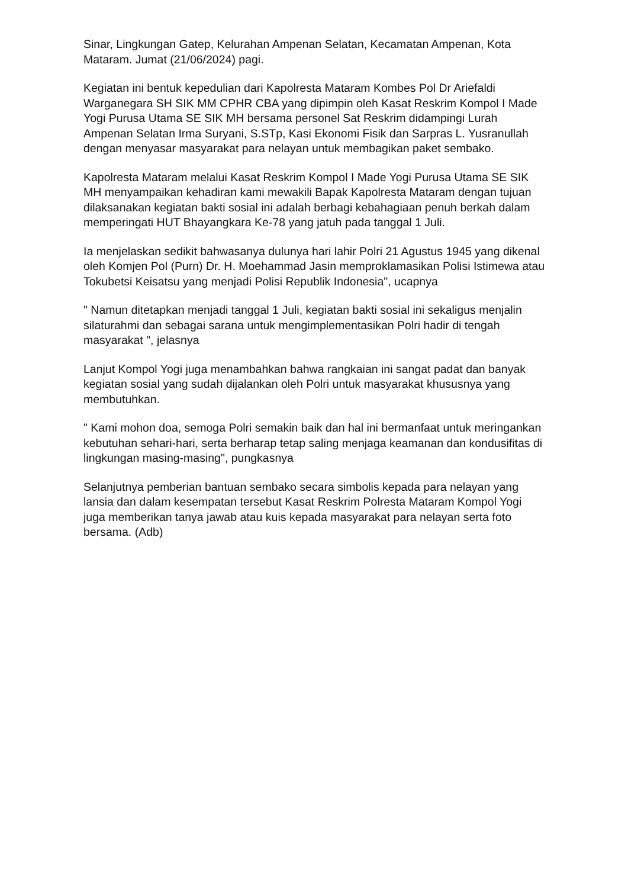Sinar, Lingkungan Gatep, Kelurahan Ampenan Selatan, Kecamatan Ampenan, Kota Mataram. Jumat (21/06/2024) pagi.
Kegiatan ini bentuk kepedulian dari Kapolresta Mataram Kombes Pol Dr Ariefaldi Warganegara SH SIK MM CPHR CBA yang dipimpin oleh Kasat Reskrim Kompol I Made Yogi Purusa Utama SE SIK MH bersama personel Sat Reskrim didampingi Lurah Ampenan Selatan Irma Suryani, S.STp, Kasi Ekonomi Fisik dan Sarpras L. Yusranullah dengan menyasar masyarakat para nelayan untuk membagikan paket sembako.
Kapolresta Mataram melalui Kasat Reskrim Kompol I Made Yogi Purusa Utama SE SIK MH menyampaikan kehadiran kami mewakili Bapak Kapolresta Mataram dengan tujuan dilaksanakan kegiatan bakti sosial ini adalah berbagi kebahagiaan penuh berkah dalam memperingati HUT Bhayangkara Ke-78 yang jatuh pada tanggal 1 Juli.
Ia menjelaskan sedikit bahwasanya dulunya hari lahir Polri 21 Agustus 1945 yang dikenal oleh Komjen Pol (Purn) Dr. H. Moehammad Jasin memproklamasikan Polisi Istimewa atau Tokubetsi Keisatsu yang menjadi Polisi Republik Indonesia", ucapnya
" Namun ditetapkan menjadi tanggal 1 Juli, kegiatan bakti sosial ini sekaligus menjalin silaturahmi dan sebagai sarana untuk mengimplementasikan Polri hadir di tengah masyarakat ", jelasnya
Lanjut Kompol Yogi juga menambahkan bahwa rangkaian ini sangat padat dan banyak kegiatan sosial yang sudah dijalankan oleh Polri untuk masyarakat khususnya yang membutuhkan.
" Kami mohon doa, semoga Polri semakin baik dan hal ini bermanfaat untuk meringankan kebutuhan sehari-hari, serta berharap tetap saling menjaga keamanan dan kondusifitas di lingkungan masing-masing", pungkasnya
Selanjutnya pemberian bantuan sembako secara simbolis kepada para nelayan yang lansia dan dalam kesempatan tersebut Kasat Reskrim Polresta Mataram Kompol Yogi juga memberikan tanya jawab atau kuis kepada masyarakat para nelayan serta foto bersama. (Adb)